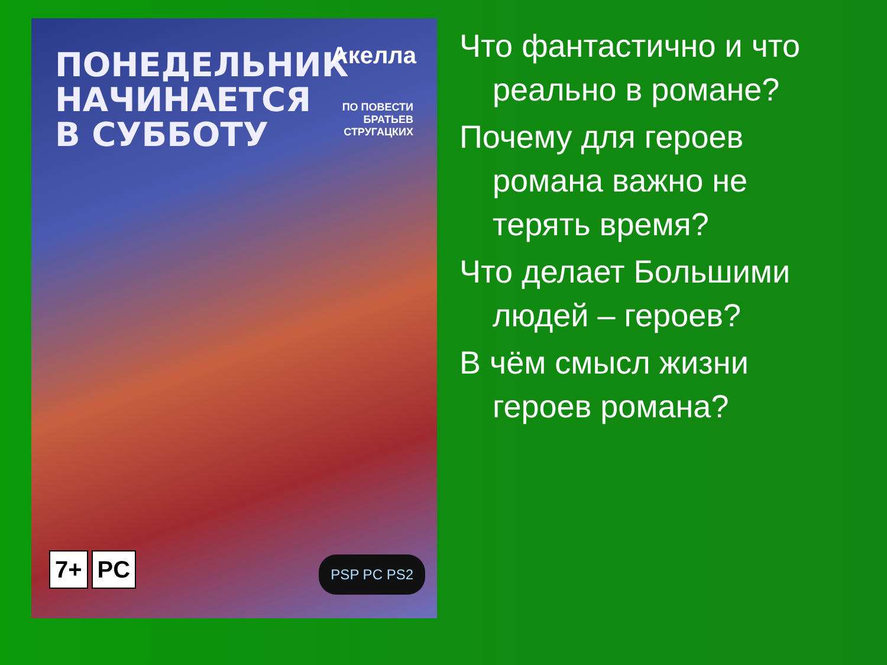ПОНЕДЕЛЬНИК
НАЧИНАЕТСЯ
В СУББОТУ
Акелла
ПО ПОВЕСТИ
БРАТЬЕВ
СТРУГАЦКИХ
7+ PC PSP PC PS2
Что фантастично и что реально в романе?
Почему для героев романа важно не терять время?
Что делает Большими людей – героев?
В чём смысл жизни героев романа?